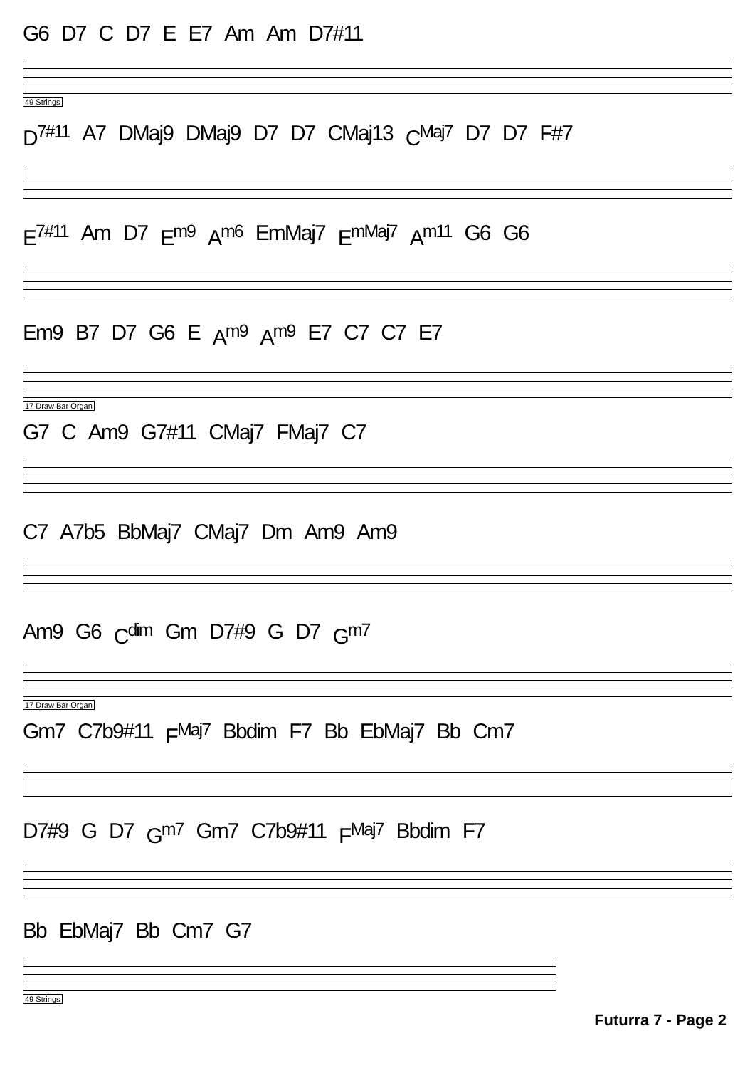G6 D7 C D7 E E7 Am Am D7#11
49 Strings
D<sup>7#11</sup> A7 DMaj9 DMaj9 D7 D7 CMaj13 C<sup>Maj7</sup> D7 D7 F#7
E<sup>7#11</sup> Am D7 E<sup>m9</sup> A<sup>m6</sup> EmMaj7 E<sup>mMaj7</sup> A<sup>m11</sup> G6 G6
Em9 B7 D7 G6 E A<sup>m9</sup> A<sup>m9</sup> E7 C7 C7 E7
17 Draw Bar Organ
G7 C Am9 G7#11 CMaj7 FMaj7 C7
C7 A7b5 BbMaj7 CMaj7 Dm Am9 Am9
Am9 G6 C<sup>dim</sup> Gm D7#9 G D7 G<sup>m7</sup>
17 Draw Bar Organ
Gm7 C7b9#11 F<sup>Maj7</sup> Bbdim F7 Bb EbMaj7 Bb Cm7
D7#9 G D7 G<sup>m7</sup> Gm7 C7b9#11 F<sup>Maj7</sup> Bbdim F7
Bb EbMaj7 Bb Cm7 G7
49 Strings
Futurra 7 - Page 2